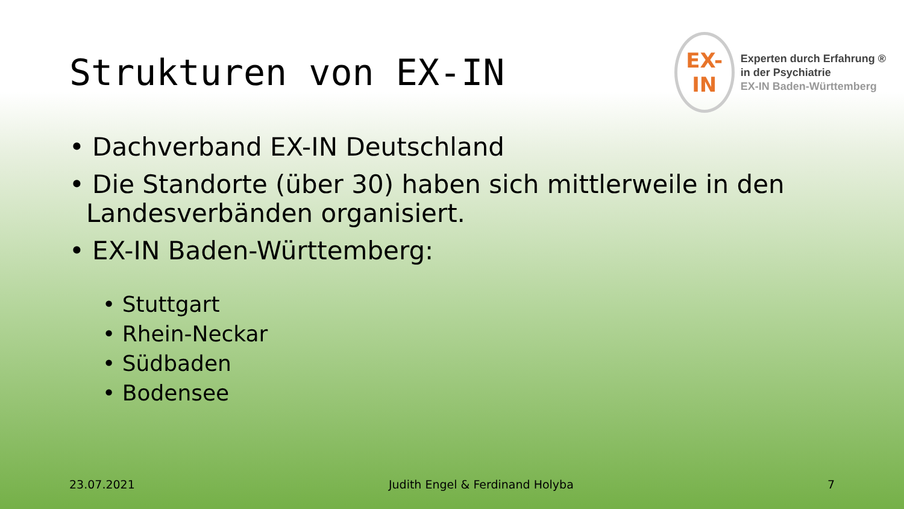Strukturen von EX-IN
EX-IN
Experten durch Erfahrung ®
in der Psychiatrie
EX-IN Baden-Württemberg
• Dachverband EX-IN Deutschland
• Die Standorte (über 30) haben sich mittlerweile in den Landesverbänden organisiert.
• EX-IN Baden-Württemberg:
• Stuttgart
• Rhein-Neckar
• Südbaden
• Bodensee
23.07.2021 Judith Engel & Ferdinand Holyba 7